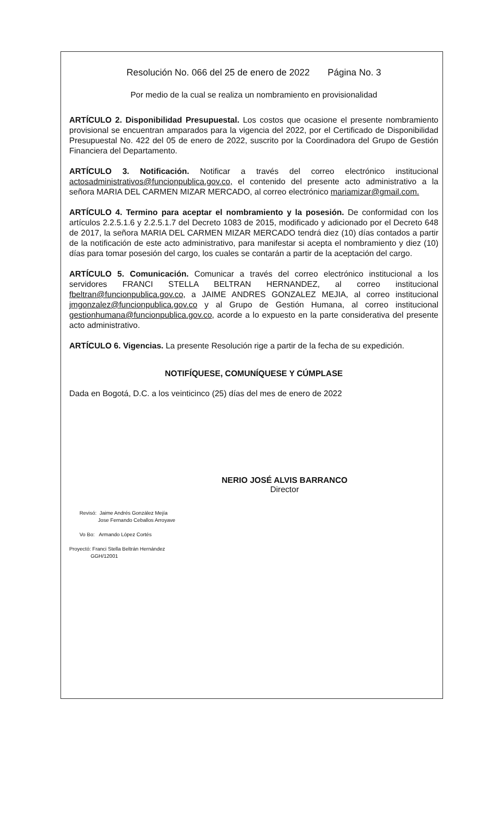Resolución No. 066 del 25 de enero de 2022 Página No. 3
Por medio de la cual se realiza un nombramiento en provisionalidad
ARTÍCULO 2. Disponibilidad Presupuestal. Los costos que ocasione el presente nombramiento provisional se encuentran amparados para la vigencia del 2022, por el Certificado de Disponibilidad Presupuestal No. 422 del 05 de enero de 2022, suscrito por la Coordinadora del Grupo de Gestión Financiera del Departamento.
ARTÍCULO 3. Notificación. Notificar a través del correo electrónico institucional actosadministrativos@funcionpublica.gov.co, el contenido del presente acto administrativo a la señora MARIA DEL CARMEN MIZAR MERCADO, al correo electrónico mariamizar@gmail.com.
ARTÍCULO 4. Termino para aceptar el nombramiento y la posesión. De conformidad con los artículos 2.2.5.1.6 y 2.2.5.1.7 del Decreto 1083 de 2015, modificado y adicionado por el Decreto 648 de 2017, la señora MARIA DEL CARMEN MIZAR MERCADO tendrá diez (10) días contados a partir de la notificación de este acto administrativo, para manifestar si acepta el nombramiento y diez (10) días para tomar posesión del cargo, los cuales se contarán a partir de la aceptación del cargo.
ARTÍCULO 5. Comunicación. Comunicar a través del correo electrónico institucional a los servidores FRANCI STELLA BELTRAN HERNANDEZ, al correo institucional fbeltran@funcionpublica.gov.co, a JAIME ANDRES GONZALEZ MEJIA, al correo institucional jmgonzalez@funcionpublica.gov.co y al Grupo de Gestión Humana, al correo institucional gestionhumana@funcionpublica.gov.co, acorde a lo expuesto en la parte considerativa del presente acto administrativo.
ARTÍCULO 6. Vigencias. La presente Resolución rige a partir de la fecha de su expedición.
NOTIFÍQUESE, COMUNÍQUESE Y CÚMPLASE
Dada en Bogotá, D.C. a los veinticinco (25) días del mes de enero de 2022
NERIO JOSÉ ALVIS BARRANCO
Director
Revisó: Jaime Andrés González Mejía
Jose Fernando Ceballos Arroyave
Vo Bo: Armando López Cortés
Proyectó: Franci Stella Beltrán Hernández
GGH/12001